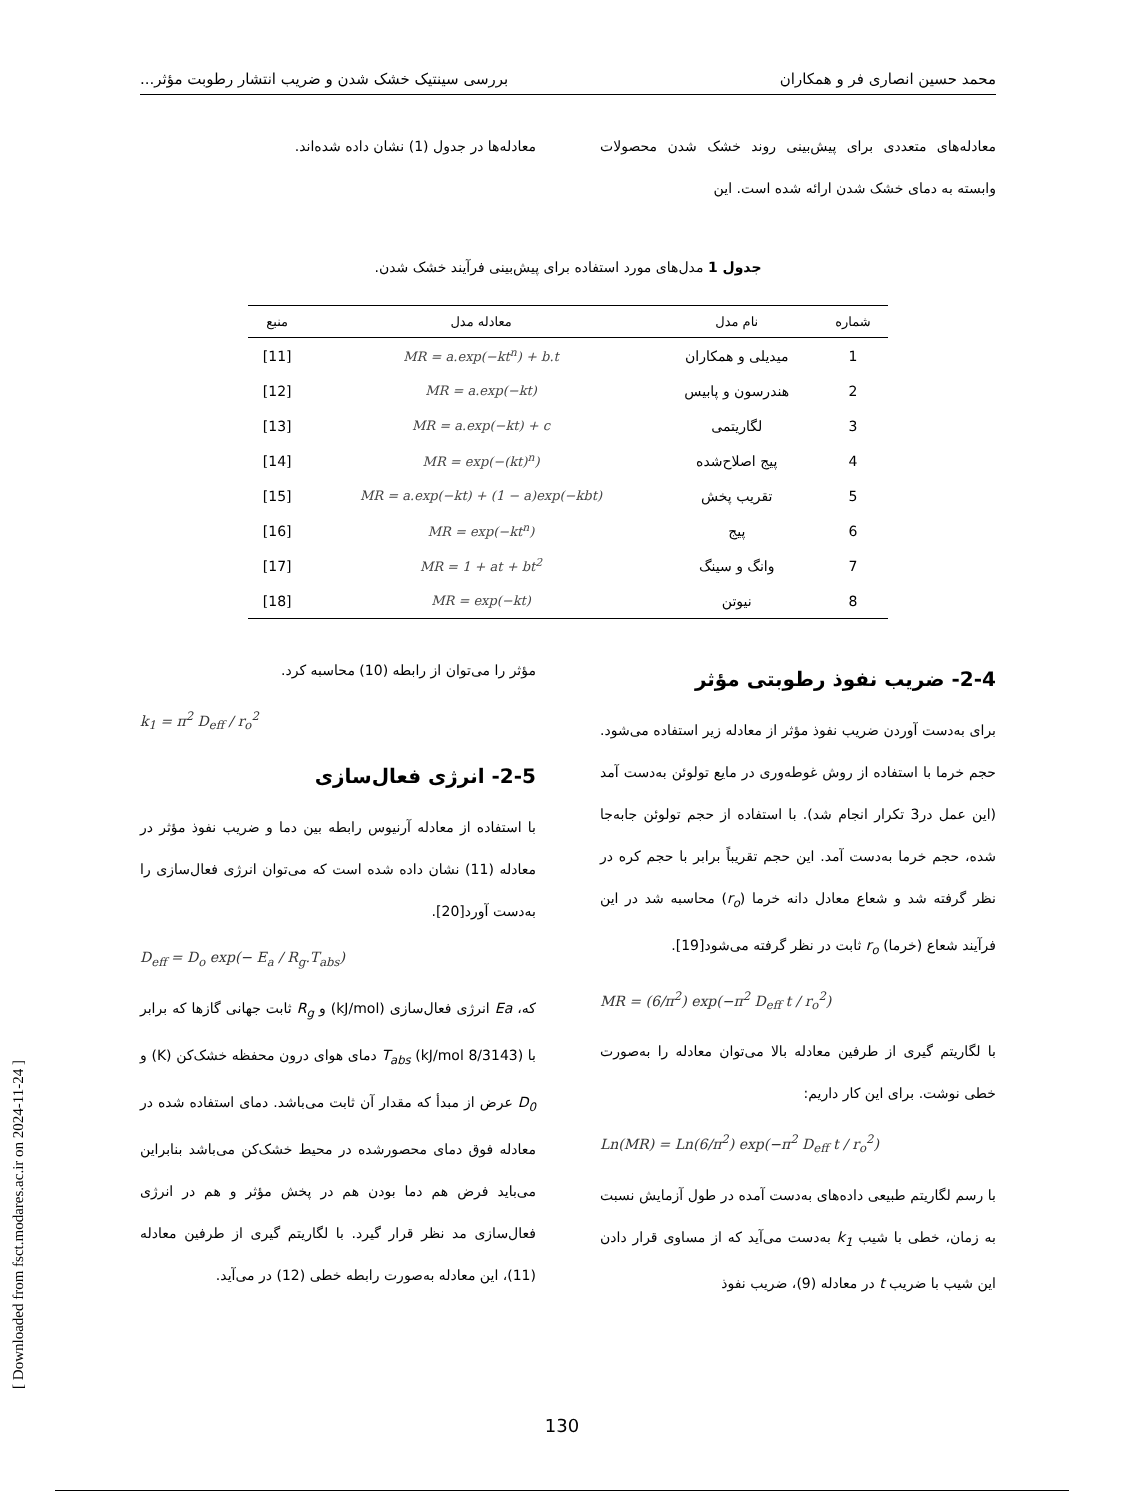محمد حسین انصاری فر و همکاران بررسی سینتیک خشک شدن و ضریب انتشار رطوبت مؤثر...
معادله‌های متعددی برای پیش‌بینی روند خشک شدن محصولات وابسته به دمای خشک شدن ارائه شده است. این
معادله‌ها در جدول (1) نشان داده شده‌اند.
جدول 1 مدل‌های مورد استفاده برای پیش‌بینی فرآیند خشک شدن.
| شماره | نام مدل | معادله مدل | منبع |
| --- | --- | --- | --- |
| 1 | میدیلی و همکاران | MR = a.exp(−kt<sup>n</sup>) + b.t | [11] |
| 2 | هندرسون و پابیس | MR = a.exp(−kt) | [12] |
| 3 | لگاریتمی | MR = a.exp(−kt) + c | [13] |
| 4 | پیج اصلاح‌شده | MR = exp(−(kt)<sup>n</sup>) | [14] |
| 5 | تقریب پخش | MR = a.exp(−kt) + (1 − a)exp(−kbt) | [15] |
| 6 | پیج | MR = exp(−kt<sup>n</sup>) | [16] |
| 7 | وانگ و سینگ | MR = 1 + at + bt<sup>2</sup> | [17] |
| 8 | نیوتن | MR = exp(−kt) | [18] |
2-4- ضریب نفوذ رطوبتی مؤثر
برای به‌دست آوردن ضریب نفوذ مؤثر از معادله زیر استفاده می‌شود. حجم خرما با استفاده از روش غوطه‌وری در مایع تولوئن به‌دست آمد (این عمل در3 تکرار انجام شد). با استفاده از حجم تولوئن جابه‌جا شده، حجم خرما به‌دست آمد. این حجم تقریباً برابر با حجم کره در نظر گرفته شد و شعاع معادل دانه خرما (r<sub>o</sub>) محاسبه شد در این فرآیند شعاع (خرما) r<sub>o</sub> ثابت در نظر گرفته می‌شود[19].
MR = (6/π<sup>2</sup>) exp(−π<sup>2</sup> D<sub>eff</sub> t / r<sub>o</sub><sup>2</sup>)
با لگاریتم گیری از طرفین معادله بالا می‌توان معادله را به‌صورت خطی نوشت. برای این کار داریم:
Ln(MR) = Ln(6/π<sup>2</sup>) exp(−π<sup>2</sup> D<sub>eff</sub> t / r<sub>o</sub><sup>2</sup>)
با رسم لگاریتم طبیعی داده‌های به‌دست آمده در طول آزمایش نسبت به زمان، خطی با شیب k<sub>1</sub> به‌دست می‌آید که از مساوی قرار دادن این شیب با ضریب t در معادله (9)، ضریب نفوذ
مؤثر را می‌توان از رابطه (10) محاسبه کرد.
k<sub>1</sub> = π<sup>2</sup> D<sub>eff</sub> / r<sub>o</sub><sup>2</sup>
2-5- انرژی فعال‌سازی
با استفاده از معادله آرنیوس رابطه بین دما و ضریب نفوذ مؤثر در معادله (11) نشان داده شده است که می‌توان انرژی فعال‌سازی را به‌دست آورد[20].
D<sub>eff</sub> = D<sub>o</sub> exp(− E<sub>a</sub> / R<sub>g</sub>.T<sub>abs</sub>)
که، Ea انرژی فعال‌سازی (kJ/mol) و R<sub>g</sub> ثابت جهانی گازها که برابر با (8/3143 kJ/mol) T<sub>abs</sub> دمای هوای درون محفظه خشک‌کن (K) و D<sub>0</sub> عرض از مبدأ که مقدار آن ثابت می‌باشد. دمای استفاده شده در معادله فوق دمای محصورشده در محیط خشک‌کن می‌باشد بنابراین می‌باید فرض هم دما بودن هم در پخش مؤثر و هم در انرژی فعال‌سازی مد نظر قرار گیرد. با لگاریتم گیری از طرفین معادله (11)، این معادله به‌صورت رابطه خطی (12) در می‌آید.
[ Downloaded from fsct.modares.ac.ir on 2024-11-24 ]
130